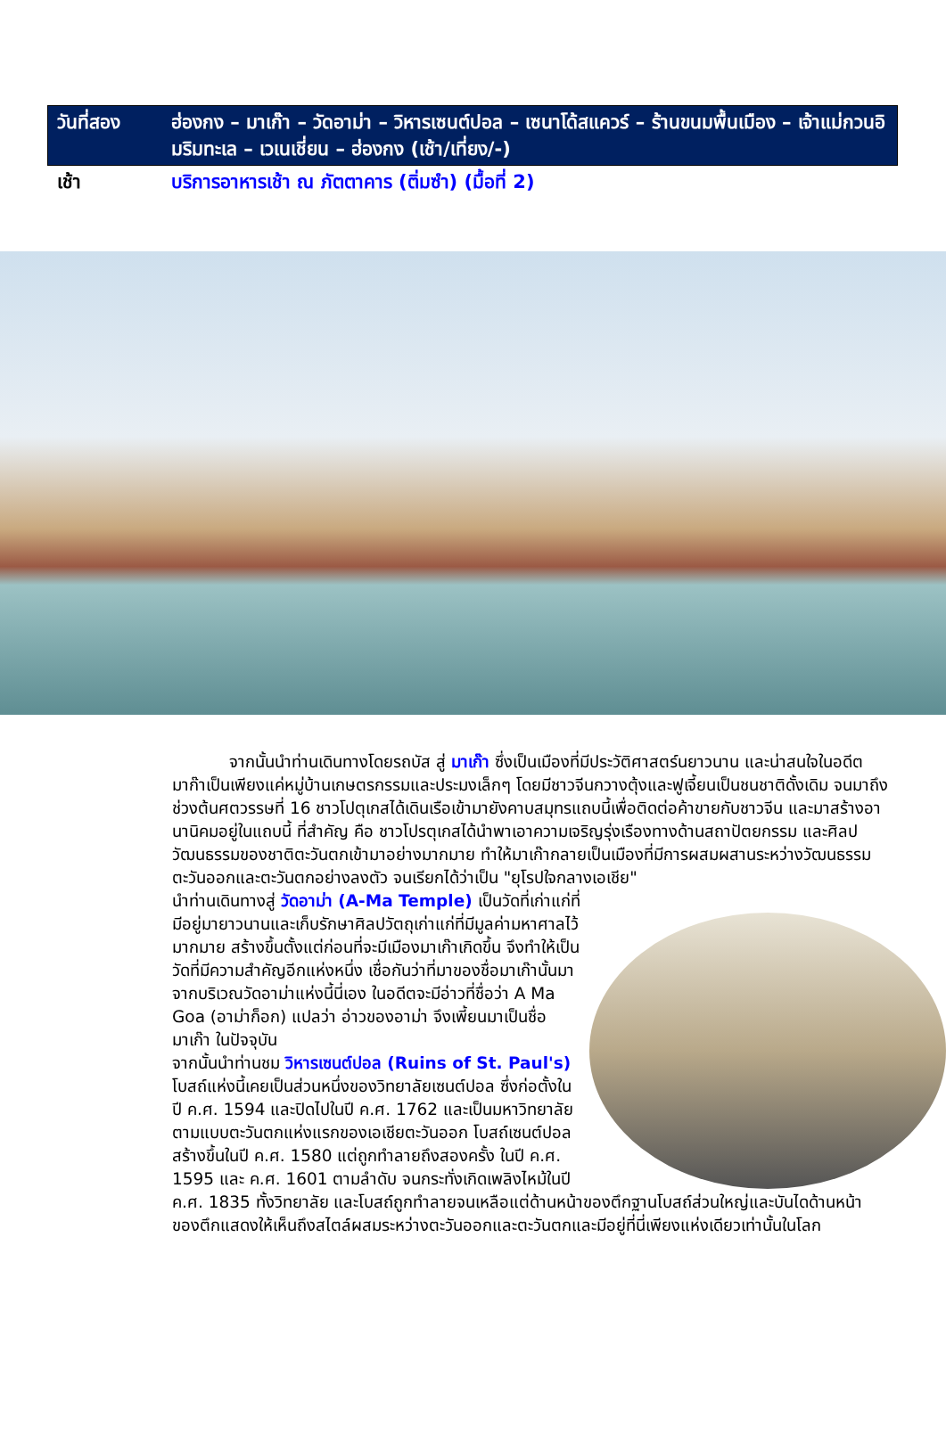| วันที่สอง | ฮ่องกง – มาเก๊า – วัดอาม่า – วิหารเซนต์ปอล – เซนาโด้สแควร์ – ร้านขนมพื้นเมือง – เจ้าแม่กวนอิมริมทะเล – เวเนเชี่ยน – ฮ่องกง (เช้า/เที่ยง/-) |
| เช้า | บริการอาหารเช้า ณ ภัตตาคาร (ติ่มซำ) (มื้อที่ 2) |
จากนั้นนำท่านเดินทางโดยรถบัส สู่ มาเก๊า ซึ่งเป็นเมืองที่มีประวัติศาสตร์นยาวนาน และน่าสนใจในอดีตมาก๊าเป็นเพียงแค่หมู่บ้านเกษตรกรรมและประมงเล็กๆ โดยมีชาวจีนกวางตุ้งและฟูเจี้ยนเป็นชนชาติดั้งเดิม จนมาถึงช่วงต้นศตวรรษที่ 16 ชาวโปตุเกสได้เดินเรือเข้ามายังคาบสมุทรแถบนี้เพื่อติดต่อค้าขายกับชาวจีน และมาสร้างอานานิคมอยู่ในแถบนี้ ที่สำคัญ คือ ชาวโปรตุเกสได้นำพาเอาความเจริญรุ่งเรืองทางด้านสถาปัตยกรรม และศิลปวัฒนธรรมของชาติตะวันตกเข้ามาอย่างมากมาย ทำให้มาเก๊ากลายเป็นเมืองที่มีการผสมผสานระหว่างวัฒนธรรมตะวันออกและตะวันตกอย่างลงตัว จนเรียกได้ว่าเป็น "ยุโรปใจกลางเอเชีย"
นำท่านเดินทางสู่ วัดอาม่า (A-Ma Temple) เป็นวัดที่เก่าแก่ที่มีอยู่มายาวนานและเก็บรักษาศิลปวัตถุเก่าแก่ที่มีมูลค่ามหาศาลไว้มากมาย สร้างขึ้นตั้งแต่ก่อนที่จะมีเมืองมาเก๊าเกิดขึ้น จึงทำให้เป็นวัดที่มีความสำคัญอีกแห่งหนึ่ง เชื่อกันว่าที่มาของชื่อมาเก๊านั้นมาจากบริเวณวัดอาม่าแห่งนี้นี่เอง ในอดีตจะมีอ่าวที่ชื่อว่า A Ma Goa (อาม่าก็อก) แปลว่า อ่าวของอาม่า จึงเพี้ยนมาเป็นชื่อ มาเก๊า ในปัจจุบัน
จากนั้นนำท่านชม วิหารเซนต์ปอล (Ruins of St. Paul's) โบสถ์แห่งนี้เคยเป็นส่วนหนึ่งของวิทยาลัยเซนต์ปอล ซึ่งก่อตั้งในปี ค.ศ. 1594 และปิดไปในปี ค.ศ. 1762 และเป็นมหาวิทยาลัยตามแบบตะวันตกแห่งแรกของเอเชียตะวันออก โบสถ์เซนต์ปอลสร้างขึ้นในปี ค.ศ. 1580 แต่ถูกทำลายถึงสองครั้ง ในปี ค.ศ. 1595 และ ค.ศ. 1601 ตามลำดับ จนกระทั่งเกิดเพลิงไหม้ในปี ค.ศ. 1835 ทั้งวิทยาลัย และโบสถ์ถูกทำลายจนเหลือแต่ด้านหน้าของตึกฐานโบสถ์ส่วนใหญ่และบันไดด้านหน้าของตึกแสดงให้เห็นถึงสไตล์ผสมระหว่างตะวันออกและตะวันตกและมีอยู่ที่นี่เพียงแห่งเดียวเท่านั้นในโลก